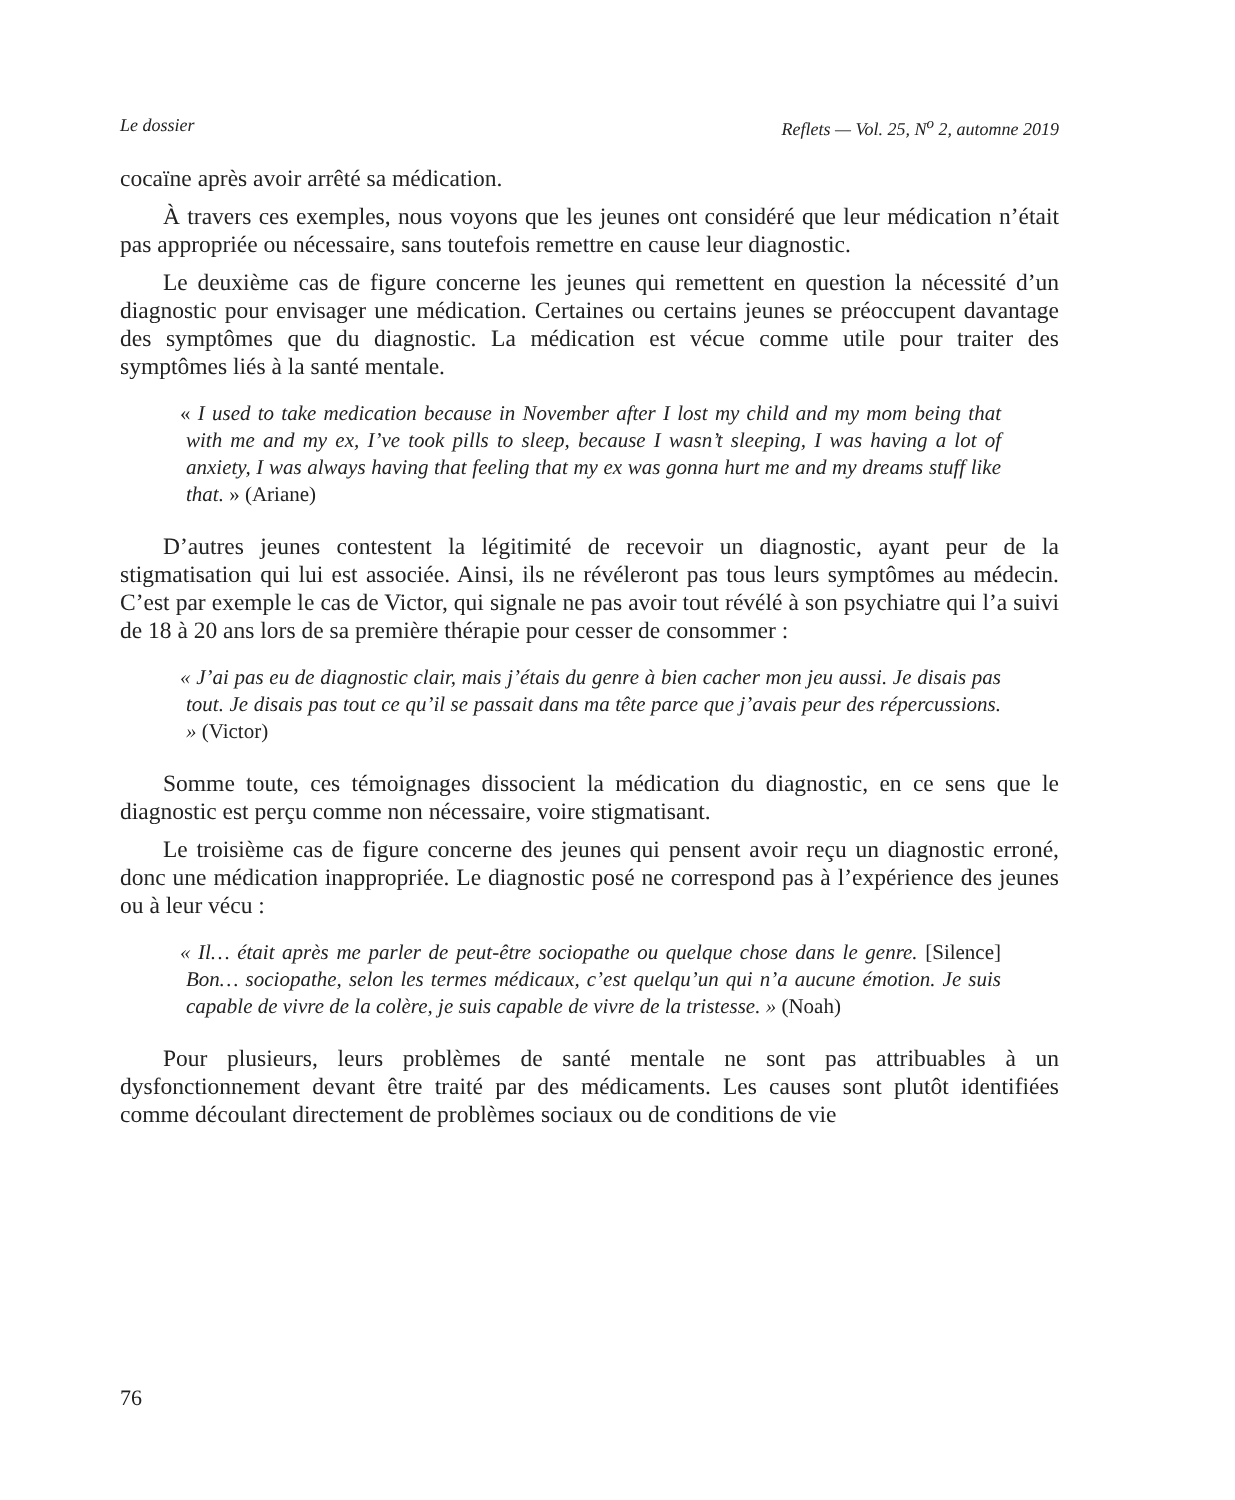Le dossier Reflets — Vol. 25, N<sup>o</sup> 2, automne 2019
cocaïne après avoir arrêté sa médication.
À travers ces exemples, nous voyons que les jeunes ont considéré que leur médication n’était pas appropriée ou nécessaire, sans toutefois remettre en cause leur diagnostic.
Le deuxième cas de figure concerne les jeunes qui remettent en question la nécessité d’un diagnostic pour envisager une médication. Certaines ou certains jeunes se préoccupent davantage des symptômes que du diagnostic. La médication est vécue comme utile pour traiter des symptômes liés à la santé mentale.
« I used to take medication because in November after I lost my child and my mom being that with me and my ex, I’ve took pills to sleep, because I wasn’t sleeping, I was having a lot of anxiety, I was always having that feeling that my ex was gonna hurt me and my dreams stuff like that. » (Ariane)
D’autres jeunes contestent la légitimité de recevoir un diagnostic, ayant peur de la stigmatisation qui lui est associée. Ainsi, ils ne révéleront pas tous leurs symptômes au médecin. C’est par exemple le cas de Victor, qui signale ne pas avoir tout révélé à son psychiatre qui l’a suivi de 18 à 20 ans lors de sa première thérapie pour cesser de consommer :
« J’ai pas eu de diagnostic clair, mais j’étais du genre à bien cacher mon jeu aussi. Je disais pas tout. Je disais pas tout ce qu’il se passait dans ma tête parce que j’avais peur des répercussions. » (Victor)
Somme toute, ces témoignages dissocient la médication du diagnostic, en ce sens que le diagnostic est perçu comme non nécessaire, voire stigmatisant.
Le troisième cas de figure concerne des jeunes qui pensent avoir reçu un diagnostic erroné, donc une médication inappropriée. Le diagnostic posé ne correspond pas à l’expérience des jeunes ou à leur vécu :
« Il… était après me parler de peut-être sociopathe ou quelque chose dans le genre. [Silence] Bon… sociopathe, selon les termes médicaux, c’est quelqu’un qui n’a aucune émotion. Je suis capable de vivre de la colère, je suis capable de vivre de la tristesse. » (Noah)
Pour plusieurs, leurs problèmes de santé mentale ne sont pas attribuables à un dysfonctionnement devant être traité par des médicaments. Les causes sont plutôt identifiées comme découlant directement de problèmes sociaux ou de conditions de vie
76